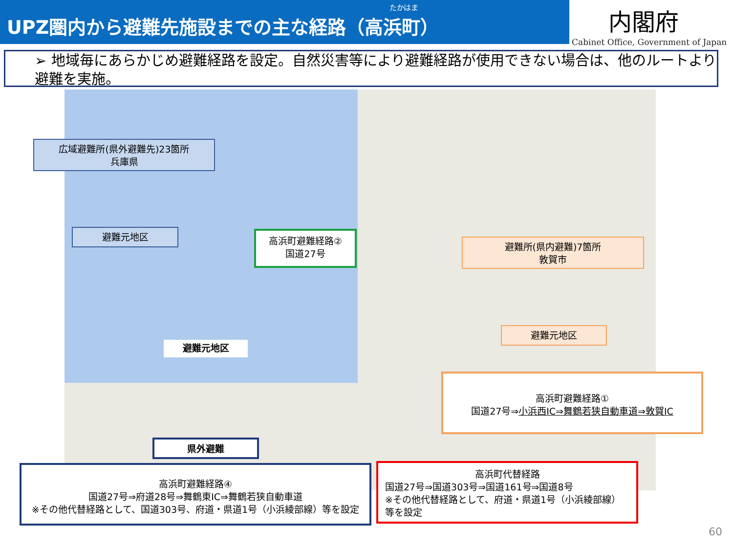たかはま
UPZ圏内から避難先施設までの主な経路（高浜町）
内閣府
Cabinet Office, Government of Japan
➢ 地域毎にあらかじめ避難経路を設定。自然災害等により避難経路が使用できない場合は、他のルートより避難を実施。
広域避難所(県外避難先)23箇所
兵庫県
避難元地区
高浜町避難経路②
国道27号
避難所(県内避難)7箇所
敦賀市
避難元地区
避難元地区
県外避難
高浜町避難経路①
国道27号⇒小浜西IC⇒舞鶴若狭自動車道⇒敦賀IC
高浜町避難経路④
国道27号⇒府道28号⇒舞鶴東IC⇒舞鶴若狭自動車道
※その他代替経路として、国道303号、府道・県道1号（小浜綾部線）等を設定
高浜町代替経路
国道27号⇒国道303号⇒国道161号⇒国道8号
※その他代替経路として、府道・県道1号（小浜綾部線）等を設定
60